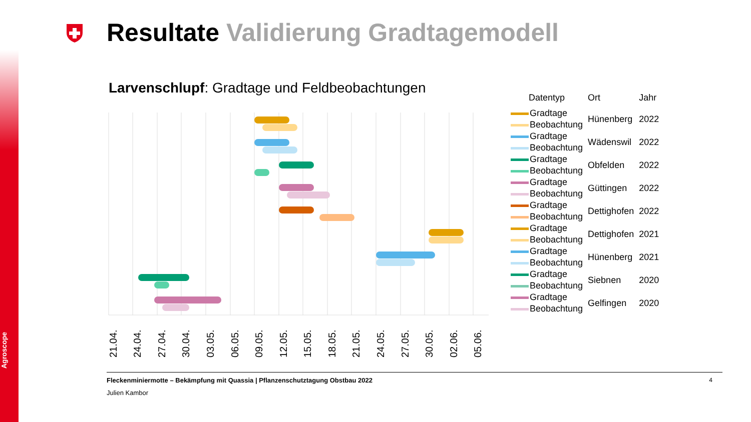Agroscope
Resultate Validierung Gradtagemodell
Larvenschlupf: Gradtage und Feldbeobachtungen
21.04.
24.04.
27.04.
30.04.
03.05.
06.05.
09.05.
12.05.
15.05.
18.05.
21.05.
24.05.
27.05.
30.05.
02.06.
05.06.
| Datentyp | Ort | Jahr |
| Gradtage | Hünenberg | 2022 |
| Beobachtung | | |
| Gradtage | Wädenswil | 2022 |
| Beobachtung | | |
| Gradtage | Obfelden | 2022 |
| Beobachtung | | |
| Gradtage | Güttingen | 2022 |
| Beobachtung | | |
| Gradtage | Dettighofen | 2022 |
| Beobachtung | | |
| Gradtage | Dettighofen | 2021 |
| Beobachtung | | |
| Gradtage | Hünenberg | 2021 |
| Beobachtung | | |
| Gradtage | Siebnen | 2020 |
| Beobachtung | | |
| Gradtage | Gelfingen | 2020 |
| Beobachtung | | |
Fleckenminiermotte – Bekämpfung mit Quassia | Pflanzenschutztagung Obstbau 2022 4
Julien Kambor